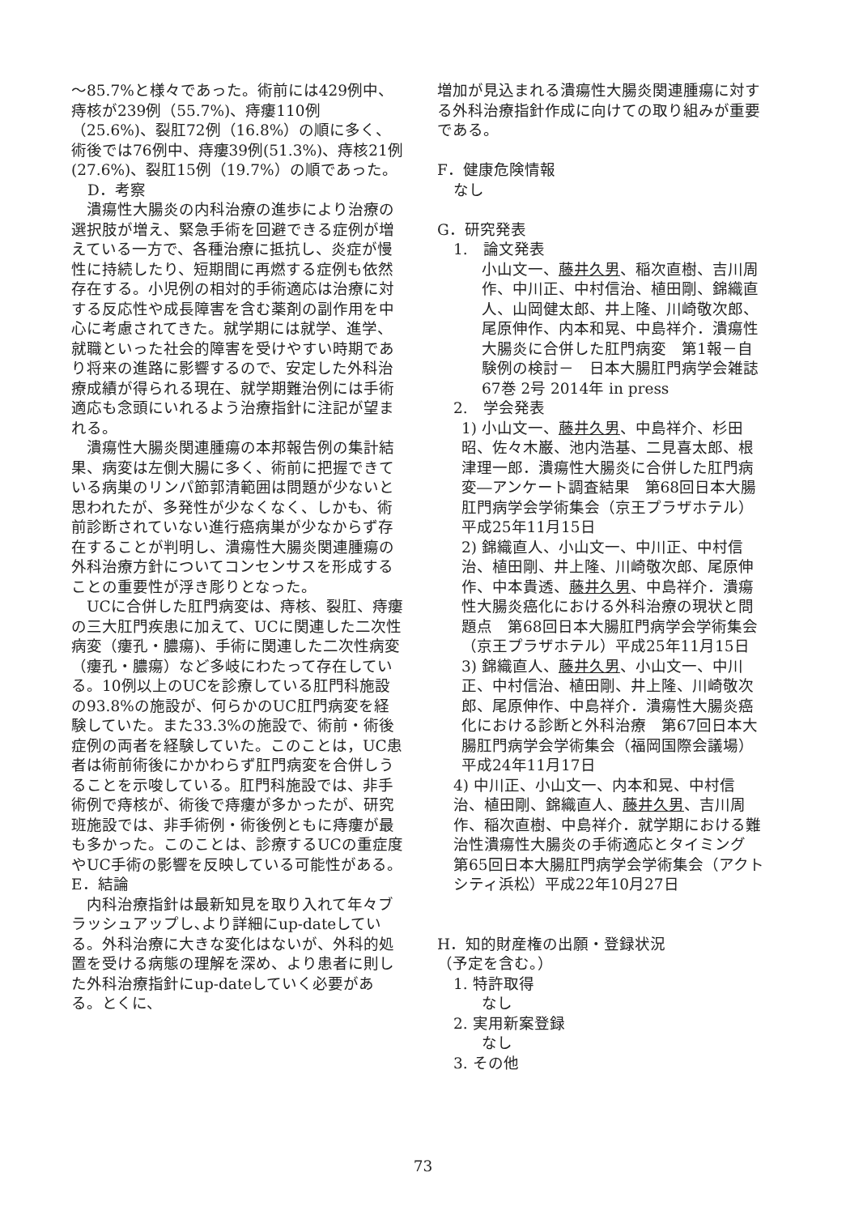～85.7%と様々であった。術前には429例中、痔核が239例（55.7%)、痔瘻110例（25.6%)、裂肛72例（16.8%）の順に多く、術後では76例中、痔瘻39例(51.3%)、痔核21例(27.6%)、裂肛15例（19.7%）の順であった。
D．考察
　潰瘍性大腸炎の内科治療の進歩により治療の選択肢が増え、緊急手術を回避できる症例が増えている一方で、各種治療に抵抗し、炎症が慢性に持続したり、短期間に再燃する症例も依然存在する。小児例の相対的手術適応は治療に対する反応性や成長障害を含む薬剤の副作用を中心に考慮されてきた。就学期には就学、進学、就職といった社会的障害を受けやすい時期であり将来の進路に影響するので、安定した外科治療成績が得られる現在、就学期難治例には手術適応も念頭にいれるよう治療指針に注記が望まれる。
　潰瘍性大腸炎関連腫瘍の本邦報告例の集計結果、病変は左側大腸に多く、術前に把握できている病巣のリンパ節郭清範囲は問題が少ないと思われたが、多発性が少なくなく、しかも、術前診断されていない進行癌病巣が少なからず存在することが判明し、潰瘍性大腸炎関連腫瘍の外科治療方針についてコンセンサスを形成することの重要性が浮き彫りとなった。
　UCに合併した肛門病変は、痔核、裂肛、痔瘻の三大肛門疾患に加えて、UCに関連した二次性病変（瘻孔・膿瘍)、手術に関連した二次性病変（瘻孔・膿瘍）など多岐にわたって存在している。10例以上のUCを診療している肛門科施設の93.8%の施設が、何らかのUC肛門病変を経験していた。また33.3%の施設で、術前・術後症例の両者を経験していた。このことは，UC患者は術前術後にかかわらず肛門病変を合併しうることを示唆している。肛門科施設では、非手術例で痔核が、術後で痔瘻が多かったが、研究班施設では、非手術例・術後例ともに痔瘻が最も多かった。このことは、診療するUCの重症度やUC手術の影響を反映している可能性がある。
E．結論
　内科治療指針は最新知見を取り入れて年々ブラッシュアップし､より詳細にup-dateしている。外科治療に大きな変化はないが、外科的処置を受ける病態の理解を深め、より患者に則した外科治療指針にup-dateしていく必要がある。とくに、
増加が見込まれる潰瘍性大腸炎関連腫瘍に対する外科治療指針作成に向けての取り組みが重要である。
F．健康危険情報
なし
G．研究発表
1.　論文発表
小山文一、藤井久男、稲次直樹、吉川周作、中川正、中村信治、植田剛、錦織直人、山岡健太郎、井上隆、川崎敬次郎、尾原伸作、内本和晃、中島祥介．潰瘍性大腸炎に合併した肛門病変　第1報－自験例の検討－　日本大腸肛門病学会雑誌 67巻 2号 2014年 in press
2.　学会発表
1) 小山文一、藤井久男、中島祥介、杉田昭、佐々木巌、池内浩基、二見喜太郎、根津理一郎．潰瘍性大腸炎に合併した肛門病変―アンケート調査結果　第68回日本大腸肛門病学会学術集会（京王プラザホテル）平成25年11月15日
2) 錦織直人、小山文一、中川正、中村信治、植田剛、井上隆、川崎敬次郎、尾原伸作、中本貴透、藤井久男、中島祥介．潰瘍性大腸炎癌化における外科治療の現状と問題点　第68回日本大腸肛門病学会学術集会（京王プラザホテル）平成25年11月15日
3) 錦織直人、藤井久男、小山文一、中川正、中村信治、植田剛、井上隆、川崎敬次郎、尾原伸作、中島祥介．潰瘍性大腸炎癌化における診断と外科治療　第67回日本大腸肛門病学会学術集会（福岡国際会議場）平成24年11月17日
4) 中川正、小山文一、内本和晃、中村信治、植田剛、錦織直人、藤井久男、吉川周作、稲次直樹、中島祥介．就学期における難治性潰瘍性大腸炎の手術適応とタイミング　第65回日本大腸肛門病学会学術集会（アクトシティ浜松）平成22年10月27日
H．知的財産権の出願・登録状況
（予定を含む。）
1. 特許取得
なし
2. 実用新案登録
なし
3. その他
73